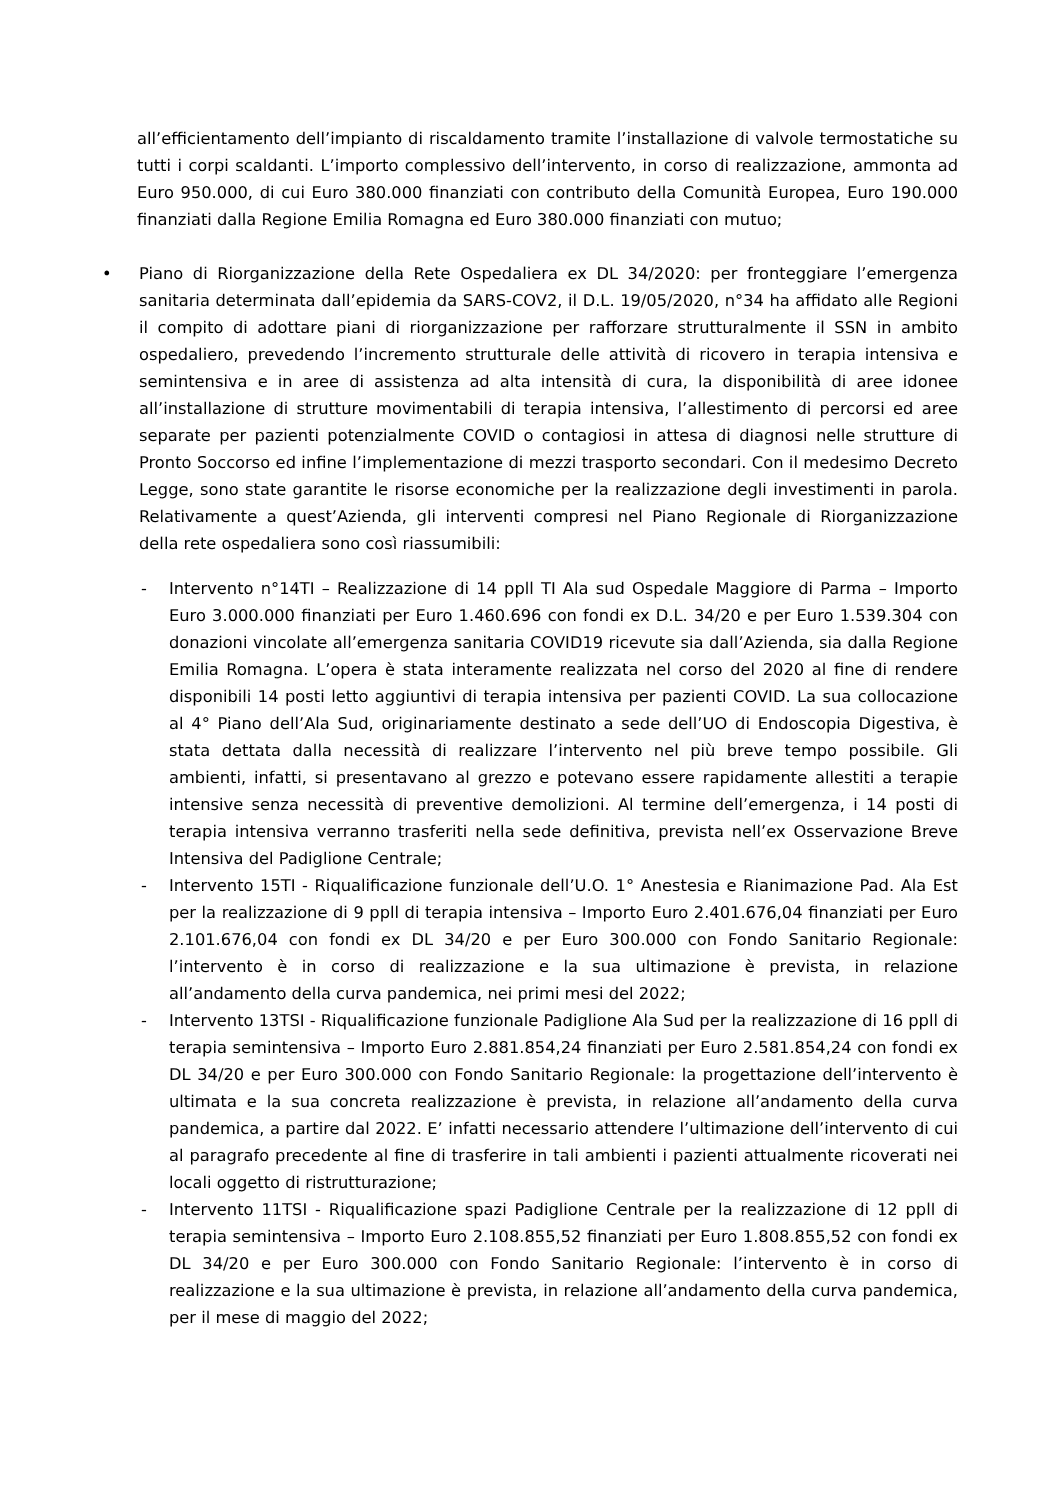all’efficientamento dell’impianto di riscaldamento tramite l’installazione di valvole termostatiche su tutti i corpi scaldanti. L’importo complessivo dell’intervento, in corso di realizzazione, ammonta ad Euro 950.000, di cui Euro 380.000 finanziati con contributo della Comunità Europea, Euro 190.000 finanziati dalla Regione Emilia Romagna ed Euro 380.000 finanziati con mutuo;
• Piano di Riorganizzazione della Rete Ospedaliera ex DL 34/2020: per fronteggiare l’emergenza sanitaria determinata dall’epidemia da SARS-COV2, il D.L. 19/05/2020, n°34 ha affidato alle Regioni il compito di adottare piani di riorganizzazione per rafforzare strutturalmente il SSN in ambito ospedaliero, prevedendo l’incremento strutturale delle attività di ricovero in terapia intensiva e semintensiva e in aree di assistenza ad alta intensità di cura, la disponibilità di aree idonee all’installazione di strutture movimentabili di terapia intensiva, l’allestimento di percorsi ed aree separate per pazienti potenzialmente COVID o contagiosi in attesa di diagnosi nelle strutture di Pronto Soccorso ed infine l’implementazione di mezzi trasporto secondari. Con il medesimo Decreto Legge, sono state garantite le risorse economiche per la realizzazione degli investimenti in parola. Relativamente a quest’Azienda, gli interventi compresi nel Piano Regionale di Riorganizzazione della rete ospedaliera sono così riassumibili:
- Intervento n°14TI – Realizzazione di 14 ppll TI Ala sud Ospedale Maggiore di Parma – Importo Euro 3.000.000 finanziati per Euro 1.460.696 con fondi ex D.L. 34/20 e per Euro 1.539.304 con donazioni vincolate all’emergenza sanitaria COVID19 ricevute sia dall’Azienda, sia dalla Regione Emilia Romagna. L’opera è stata interamente realizzata nel corso del 2020 al fine di rendere disponibili 14 posti letto aggiuntivi di terapia intensiva per pazienti COVID. La sua collocazione al 4° Piano dell’Ala Sud, originariamente destinato a sede dell’UO di Endoscopia Digestiva, è stata dettata dalla necessità di realizzare l’intervento nel più breve tempo possibile. Gli ambienti, infatti, si presentavano al grezzo e potevano essere rapidamente allestiti a terapie intensive senza necessità di preventive demolizioni. Al termine dell’emergenza, i 14 posti di terapia intensiva verranno trasferiti nella sede definitiva, prevista nell’ex Osservazione Breve Intensiva del Padiglione Centrale;
- Intervento 15TI - Riqualificazione funzionale dell’U.O. 1° Anestesia e Rianimazione Pad. Ala Est per la realizzazione di 9 ppll di terapia intensiva – Importo Euro 2.401.676,04 finanziati per Euro 2.101.676,04 con fondi ex DL 34/20 e per Euro 300.000 con Fondo Sanitario Regionale: l’intervento è in corso di realizzazione e la sua ultimazione è prevista, in relazione all’andamento della curva pandemica, nei primi mesi del 2022;
- Intervento 13TSI - Riqualificazione funzionale Padiglione Ala Sud per la realizzazione di 16 ppll di terapia semintensiva – Importo Euro 2.881.854,24 finanziati per Euro 2.581.854,24 con fondi ex DL 34/20 e per Euro 300.000 con Fondo Sanitario Regionale: la progettazione dell’intervento è ultimata e la sua concreta realizzazione è prevista, in relazione all’andamento della curva pandemica, a partire dal 2022. E’ infatti necessario attendere l’ultimazione dell’intervento di cui al paragrafo precedente al fine di trasferire in tali ambienti i pazienti attualmente ricoverati nei locali oggetto di ristrutturazione;
- Intervento 11TSI - Riqualificazione spazi Padiglione Centrale per la realizzazione di 12 ppll di terapia semintensiva – Importo Euro 2.108.855,52 finanziati per Euro 1.808.855,52 con fondi ex DL 34/20 e per Euro 300.000 con Fondo Sanitario Regionale: l’intervento è in corso di realizzazione e la sua ultimazione è prevista, in relazione all’andamento della curva pandemica, per il mese di maggio del 2022;